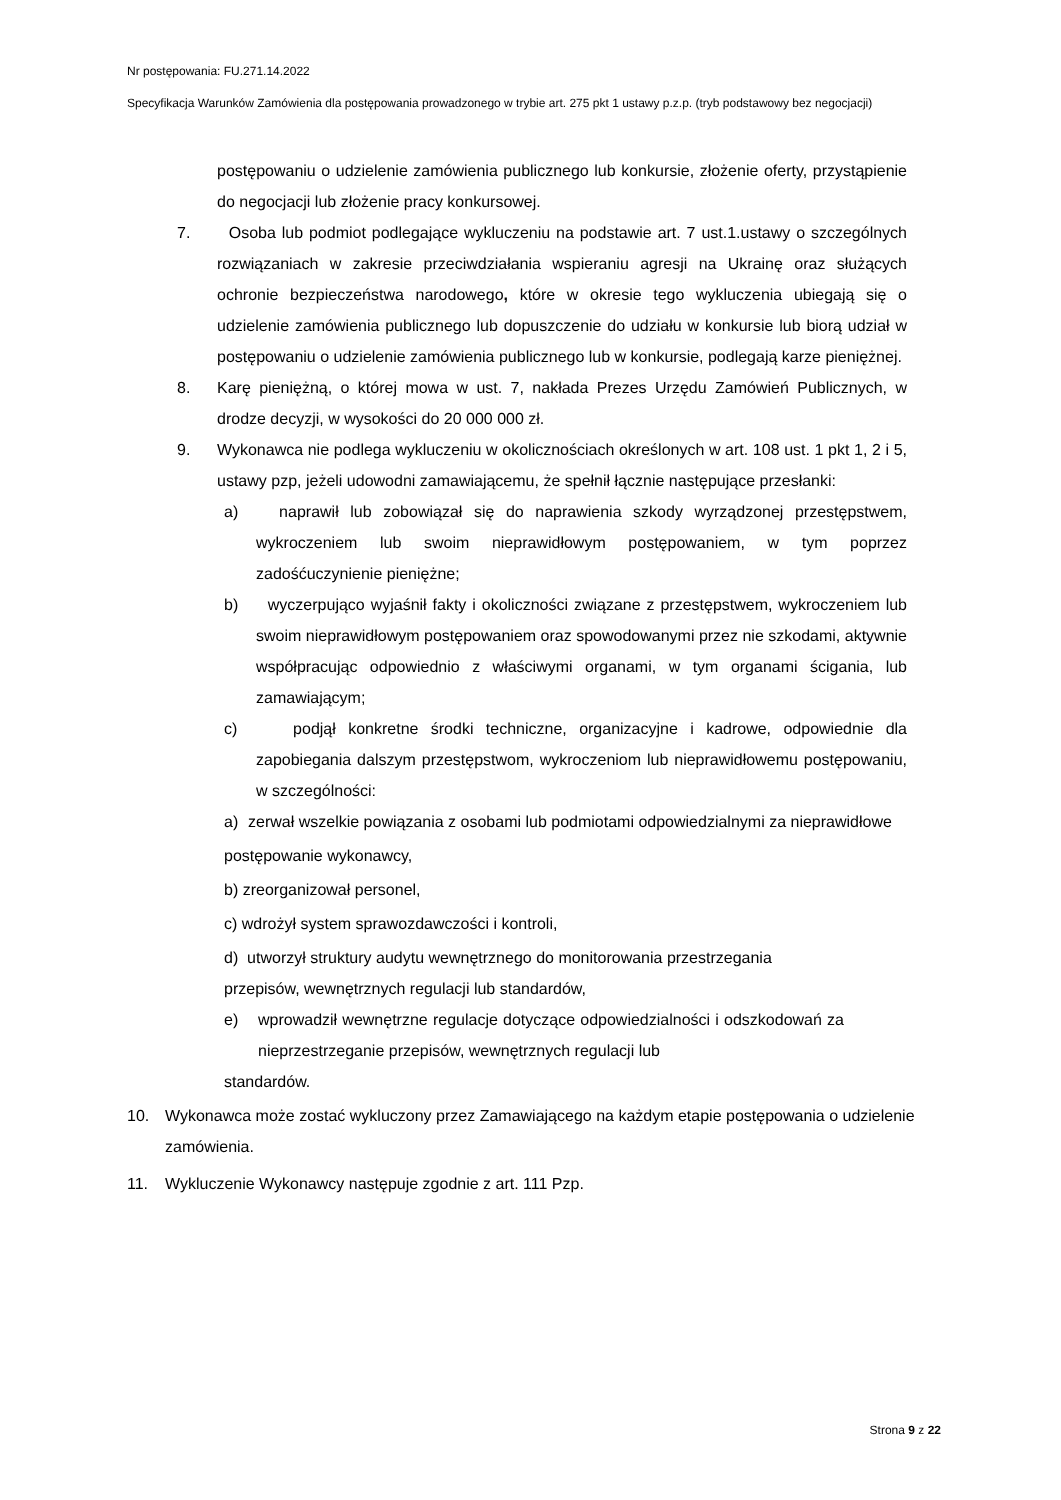Nr postępowania: FU.271.14.2022
Specyfikacja Warunków Zamówienia dla postępowania prowadzonego w trybie art. 275 pkt 1 ustawy p.z.p. (tryb podstawowy bez negocjacji)
postępowaniu o udzielenie zamówienia publicznego lub konkursie, złożenie oferty, przystąpienie do negocjacji lub złożenie pracy konkursowej.
7. Osoba lub podmiot podlegające wykluczeniu na podstawie art. 7 ust.1.ustawy o szczególnych rozwiązaniach w zakresie przeciwdziałania wspieraniu agresji na Ukrainę oraz służących ochronie bezpieczeństwa narodowego, które w okresie tego wykluczenia ubiegają się o udzielenie zamówienia publicznego lub dopuszczenie do udziału w konkursie lub biorą udział w postępowaniu o udzielenie zamówienia publicznego lub w konkursie, podlegają karze pieniężnej.
8. Karę pieniężną, o której mowa w ust. 7, nakłada Prezes Urzędu Zamówień Publicznych, w drodze decyzji, w wysokości do 20 000 000 zł.
9. Wykonawca nie podlega wykluczeniu w okolicznościach określonych w art. 108 ust. 1 pkt 1, 2 i 5, ustawy pzp, jeżeli udowodni zamawiającemu, że spełnił łącznie następujące przesłanki:
a) naprawił lub zobowiązał się do naprawienia szkody wyrządzonej przestępstwem, wykroczeniem lub swoim nieprawidłowym postępowaniem, w tym poprzez zadośćuczynienie pieniężne;
b) wyczerpująco wyjaśnił fakty i okoliczności związane z przestępstwem, wykroczeniem lub swoim nieprawidłowym postępowaniem oraz spowodowanymi przez nie szkodami, aktywnie współpracując odpowiednio z właściwymi organami, w tym organami ścigania, lub zamawiającym;
c) podjął konkretne środki techniczne, organizacyjne i kadrowe, odpowiednie dla zapobiegania dalszym przestępstwom, wykroczeniom lub nieprawidłowemu postępowaniu, w szczególności:
a) zerwał wszelkie powiązania z osobami lub podmiotami odpowiedzialnymi za nieprawidłowe
postępowanie wykonawcy,
b) zreorganizował personel,
c) wdrożył system sprawozdawczości i kontroli,
d) utworzył struktury audytu wewnętrznego do monitorowania przestrzegania przepisów, wewnętrznych regulacji lub standardów,
e) wprowadził wewnętrzne regulacje dotyczące odpowiedzialności i odszkodowań za nieprzestrzeganie przepisów, wewnętrznych regulacji lub
standardów.
10. Wykonawca może zostać wykluczony przez Zamawiającego na każdym etapie postępowania o udzielenie zamówienia.
11. Wykluczenie Wykonawcy następuje zgodnie z art. 111 Pzp.
Strona 9 z 22